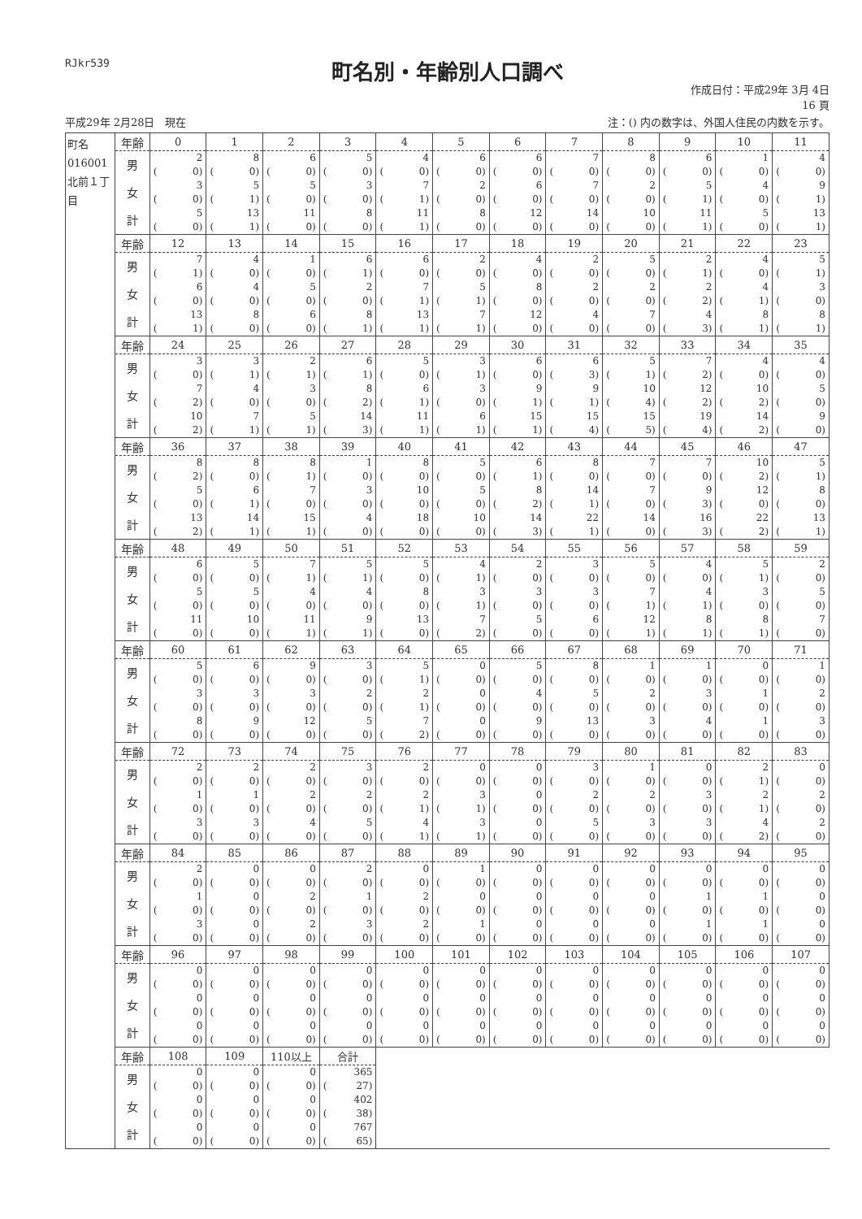RJkr539
町名別・年齢別人口調べ
作成日付：平成29年 3月 4日
16 頁
平成29年 2月28日　現在 注：() 内の数字は、外国人住民の内数を示す。
| 町名 016001 北前１丁目 | 年齢 | 0 | 1 | 2 | 3 | 4 | 5 | 6 | 7 | 8 | 9 | 10 | 11 |
| | 男 | 2 ( 0) | 8 ( 0) | 6 ( 0) | 5 ( 0) | 4 ( 0) | 6 ( 0) | 6 ( 0) | 7 ( 0) | 8 ( 0) | 6 ( 0) | 1 ( 0) | 4 ( 0) |
| | 女 | 3 ( 0) | 5 ( 1) | 5 ( 0) | 3 ( 0) | 7 ( 1) | 2 ( 0) | 6 ( 0) | 7 ( 0) | 2 ( 0) | 5 ( 1) | 4 ( 0) | 9 ( 1) |
| | 計 | 5 ( 0) | 13 ( 1) | 11 ( 0) | 8 ( 0) | 11 ( 1) | 8 ( 0) | 12 ( 0) | 14 ( 0) | 10 ( 0) | 11 ( 1) | 5 ( 0) | 13 ( 1) |
| | 年齢 | 12 | 13 | 14 | 15 | 16 | 17 | 18 | 19 | 20 | 21 | 22 | 23 |
| | 男 | 7 ( 1) | 4 ( 0) | 1 ( 0) | 6 ( 1) | 6 ( 0) | 2 ( 0) | 4 ( 0) | 2 ( 0) | 5 ( 0) | 2 ( 1) | 4 ( 0) | 5 ( 1) |
| | 女 | 6 ( 0) | 4 ( 0) | 5 ( 0) | 2 ( 0) | 7 ( 1) | 5 ( 1) | 8 ( 0) | 2 ( 0) | 2 ( 0) | 2 ( 2) | 4 ( 1) | 3 ( 0) |
| | 計 | 13 ( 1) | 8 ( 0) | 6 ( 0) | 8 ( 1) | 13 ( 1) | 7 ( 1) | 12 ( 0) | 4 ( 0) | 7 ( 0) | 4 ( 3) | 8 ( 1) | 8 ( 1) |
| | 年齢 | 24 | 25 | 26 | 27 | 28 | 29 | 30 | 31 | 32 | 33 | 34 | 35 |
| | 男 | 3 ( 0) | 3 ( 1) | 2 ( 1) | 6 ( 1) | 5 ( 0) | 3 ( 1) | 6 ( 0) | 6 ( 3) | 5 ( 1) | 7 ( 2) | 4 ( 0) | 4 ( 0) |
| | 女 | 7 ( 2) | 4 ( 0) | 3 ( 0) | 8 ( 2) | 6 ( 1) | 3 ( 0) | 9 ( 1) | 9 ( 1) | 10 ( 4) | 12 ( 2) | 10 ( 2) | 5 ( 0) |
| | 計 | 10 ( 2) | 7 ( 1) | 5 ( 1) | 14 ( 3) | 11 ( 1) | 6 ( 1) | 15 ( 1) | 15 ( 4) | 15 ( 5) | 19 ( 4) | 14 ( 2) | 9 ( 0) |
| | 年齢 | 36 | 37 | 38 | 39 | 40 | 41 | 42 | 43 | 44 | 45 | 46 | 47 |
| | 男 | 8 ( 2) | 8 ( 0) | 8 ( 1) | 1 ( 0) | 8 ( 0) | 5 ( 0) | 6 ( 1) | 8 ( 0) | 7 ( 0) | 7 ( 0) | 10 ( 2) | 5 ( 1) |
| | 女 | 5 ( 0) | 6 ( 1) | 7 ( 0) | 3 ( 0) | 10 ( 0) | 5 ( 0) | 8 ( 2) | 14 ( 1) | 7 ( 0) | 9 ( 3) | 12 ( 0) | 8 ( 0) |
| | 計 | 13 ( 2) | 14 ( 1) | 15 ( 1) | 4 ( 0) | 18 ( 0) | 10 ( 0) | 14 ( 3) | 22 ( 1) | 14 ( 0) | 16 ( 3) | 22 ( 2) | 13 ( 1) |
| | 年齢 | 48 | 49 | 50 | 51 | 52 | 53 | 54 | 55 | 56 | 57 | 58 | 59 |
| | 男 | 6 ( 0) | 5 ( 0) | 7 ( 1) | 5 ( 1) | 5 ( 0) | 4 ( 1) | 2 ( 0) | 3 ( 0) | 5 ( 0) | 4 ( 0) | 5 ( 1) | 2 ( 0) |
| | 女 | 5 ( 0) | 5 ( 0) | 4 ( 0) | 4 ( 0) | 8 ( 0) | 3 ( 1) | 3 ( 0) | 3 ( 0) | 7 ( 1) | 4 ( 1) | 3 ( 0) | 5 ( 0) |
| | 計 | 11 ( 0) | 10 ( 0) | 11 ( 1) | 9 ( 1) | 13 ( 0) | 7 ( 2) | 5 ( 0) | 6 ( 0) | 12 ( 1) | 8 ( 1) | 8 ( 1) | 7 ( 0) |
| | 年齢 | 60 | 61 | 62 | 63 | 64 | 65 | 66 | 67 | 68 | 69 | 70 | 71 |
| | 男 | 5 ( 0) | 6 ( 0) | 9 ( 0) | 3 ( 0) | 5 ( 1) | 0 ( 0) | 5 ( 0) | 8 ( 0) | 1 ( 0) | 1 ( 0) | 0 ( 0) | 1 ( 0) |
| | 女 | 3 ( 0) | 3 ( 0) | 3 ( 0) | 2 ( 0) | 2 ( 1) | 0 ( 0) | 4 ( 0) | 5 ( 0) | 2 ( 0) | 3 ( 0) | 1 ( 0) | 2 ( 0) |
| | 計 | 8 ( 0) | 9 ( 0) | 12 ( 0) | 5 ( 0) | 7 ( 2) | 0 ( 0) | 9 ( 0) | 13 ( 0) | 3 ( 0) | 4 ( 0) | 1 ( 0) | 3 ( 0) |
| | 年齢 | 72 | 73 | 74 | 75 | 76 | 77 | 78 | 79 | 80 | 81 | 82 | 83 |
| | 男 | 2 ( 0) | 2 ( 0) | 2 ( 0) | 3 ( 0) | 2 ( 0) | 0 ( 0) | 0 ( 0) | 3 ( 0) | 1 ( 0) | 0 ( 0) | 2 ( 1) | 0 ( 0) |
| | 女 | 1 ( 0) | 1 ( 0) | 2 ( 0) | 2 ( 0) | 2 ( 1) | 3 ( 1) | 0 ( 0) | 2 ( 0) | 2 ( 0) | 3 ( 0) | 2 ( 1) | 2 ( 0) |
| | 計 | 3 ( 0) | 3 ( 0) | 4 ( 0) | 5 ( 0) | 4 ( 1) | 3 ( 1) | 0 ( 0) | 5 ( 0) | 3 ( 0) | 3 ( 0) | 4 ( 2) | 2 ( 0) |
| | 年齢 | 84 | 85 | 86 | 87 | 88 | 89 | 90 | 91 | 92 | 93 | 94 | 95 |
| | 男 | 2 ( 0) | 0 ( 0) | 0 ( 0) | 2 ( 0) | 0 ( 0) | 1 ( 0) | 0 ( 0) | 0 ( 0) | 0 ( 0) | 0 ( 0) | 0 ( 0) | 0 ( 0) |
| | 女 | 1 ( 0) | 0 ( 0) | 2 ( 0) | 1 ( 0) | 2 ( 0) | 0 ( 0) | 0 ( 0) | 0 ( 0) | 0 ( 0) | 1 ( 0) | 1 ( 0) | 0 ( 0) |
| | 計 | 3 ( 0) | 0 ( 0) | 2 ( 0) | 3 ( 0) | 2 ( 0) | 1 ( 0) | 0 ( 0) | 0 ( 0) | 0 ( 0) | 1 ( 0) | 1 ( 0) | 0 ( 0) |
| | 年齢 | 96 | 97 | 98 | 99 | 100 | 101 | 102 | 103 | 104 | 105 | 106 | 107 |
| | 男 | 0 ( 0) | 0 ( 0) | 0 ( 0) | 0 ( 0) | 0 ( 0) | 0 ( 0) | 0 ( 0) | 0 ( 0) | 0 ( 0) | 0 ( 0) | 0 ( 0) | 0 ( 0) |
| | 女 | 0 ( 0) | 0 ( 0) | 0 ( 0) | 0 ( 0) | 0 ( 0) | 0 ( 0) | 0 ( 0) | 0 ( 0) | 0 ( 0) | 0 ( 0) | 0 ( 0) | 0 ( 0) |
| | 計 | 0 ( 0) | 0 ( 0) | 0 ( 0) | 0 ( 0) | 0 ( 0) | 0 ( 0) | 0 ( 0) | 0 ( 0) | 0 ( 0) | 0 ( 0) | 0 ( 0) | 0 ( 0) |
| | 年齢 | 108 | 109 | 110以上 | 合計 | | | | | | | | |
| | 男 | 0 ( 0) | 0 ( 0) | 0 ( 0) | 365 ( 27) | | | | | | | | |
| | 女 | 0 ( 0) | 0 ( 0) | 0 ( 0) | 402 ( 38) | | | | | | | | |
| | 計 | 0 ( 0) | 0 ( 0) | 0 ( 0) | 767 ( 65) | | | | | | | | |